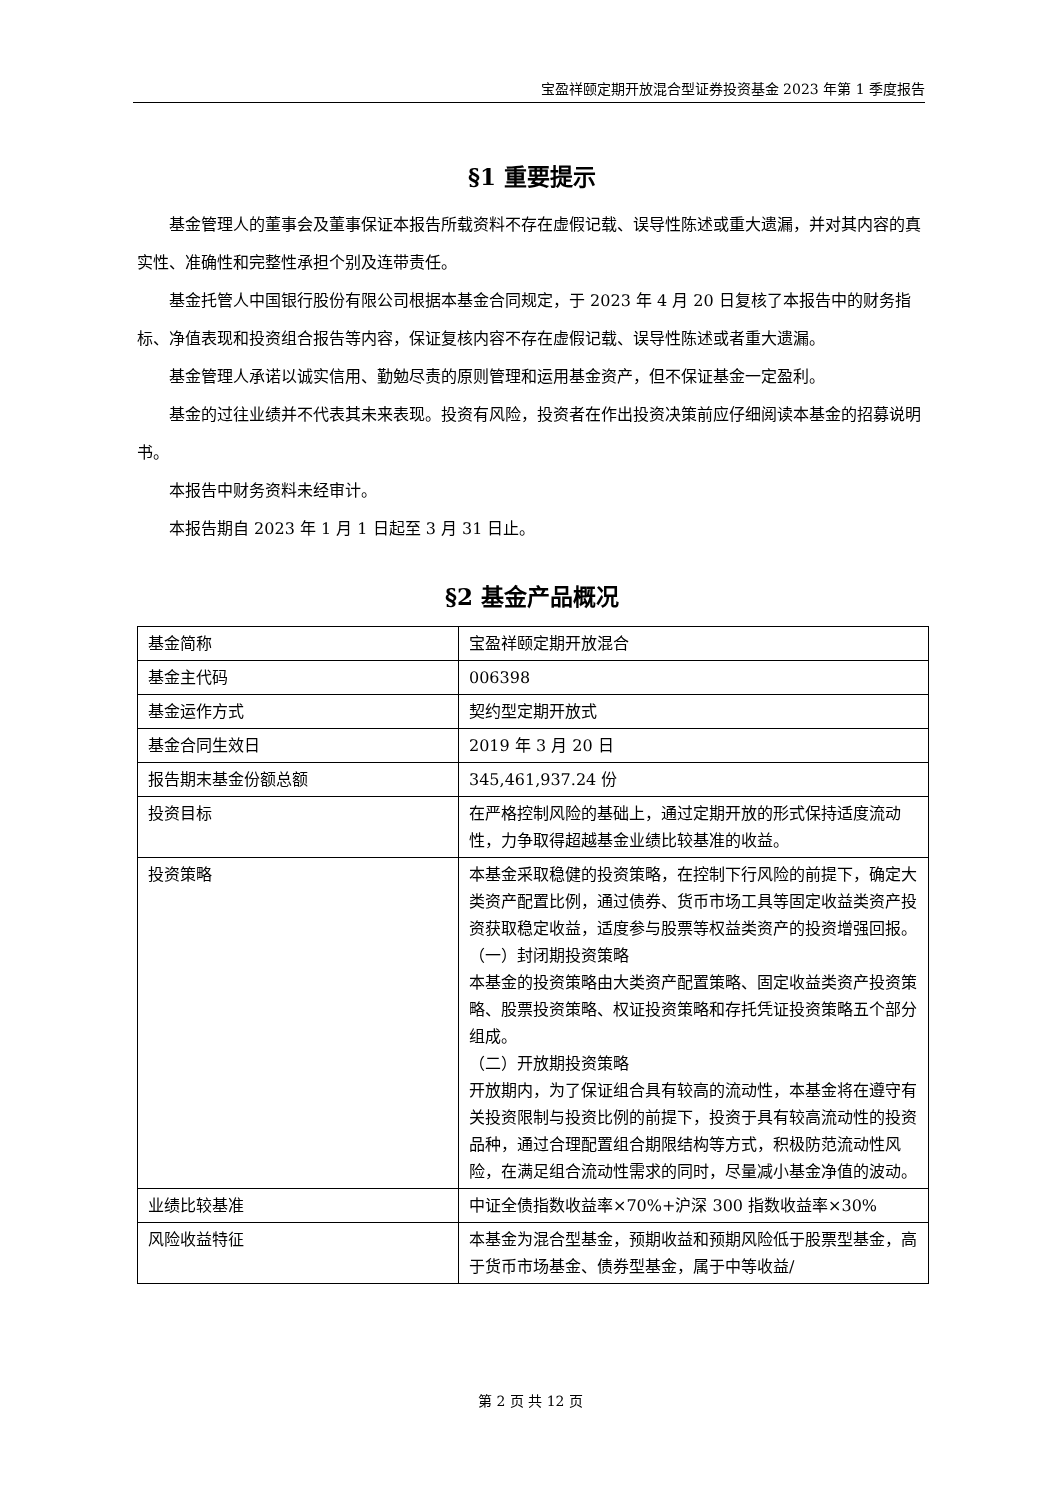宝盈祥颐定期开放混合型证券投资基金 2023 年第 1 季度报告
§1 重要提示
基金管理人的董事会及董事保证本报告所载资料不存在虚假记载、误导性陈述或重大遗漏，并对其内容的真实性、准确性和完整性承担个别及连带责任。
基金托管人中国银行股份有限公司根据本基金合同规定，于 2023 年 4 月 20 日复核了本报告中的财务指标、净值表现和投资组合报告等内容，保证复核内容不存在虚假记载、误导性陈述或者重大遗漏。
基金管理人承诺以诚实信用、勤勉尽责的原则管理和运用基金资产，但不保证基金一定盈利。
基金的过往业绩并不代表其未来表现。投资有风险，投资者在作出投资决策前应仔细阅读本基金的招募说明书。
本报告中财务资料未经审计。
本报告期自 2023 年 1 月 1 日起至 3 月 31 日止。
§2 基金产品概况
| 基金简称 | 宝盈祥颐定期开放混合 |
| 基金主代码 | 006398 |
| 基金运作方式 | 契约型定期开放式 |
| 基金合同生效日 | 2019 年 3 月 20 日 |
| 报告期末基金份额总额 | 345,461,937.24 份 |
| 投资目标 | 在严格控制风险的基础上，通过定期开放的形式保持适度流动性，力争取得超越基金业绩比较基准的收益。 |
| 投资策略 | 本基金采取稳健的投资策略，在控制下行风险的前提下，确定大类资产配置比例，通过债券、货币市场工具等固定收益类资产投资获取稳定收益，适度参与股票等权益类资产的投资增强回报。 （一）封闭期投资策略 本基金的投资策略由大类资产配置策略、固定收益类资产投资策略、股票投资策略、权证投资策略和存托凭证投资策略五个部分组成。 （二）开放期投资策略 开放期内，为了保证组合具有较高的流动性，本基金将在遵守有关投资限制与投资比例的前提下，投资于具有较高流动性的投资品种，通过合理配置组合期限结构等方式，积极防范流动性风险，在满足组合流动性需求的同时，尽量减小基金净值的波动。 |
| 业绩比较基准 | 中证全债指数收益率×70%+沪深 300 指数收益率×30% |
| 风险收益特征 | 本基金为混合型基金，预期收益和预期风险低于股票型基金，高于货币市场基金、债券型基金，属于中等收益/ |
第 2 页 共 12 页